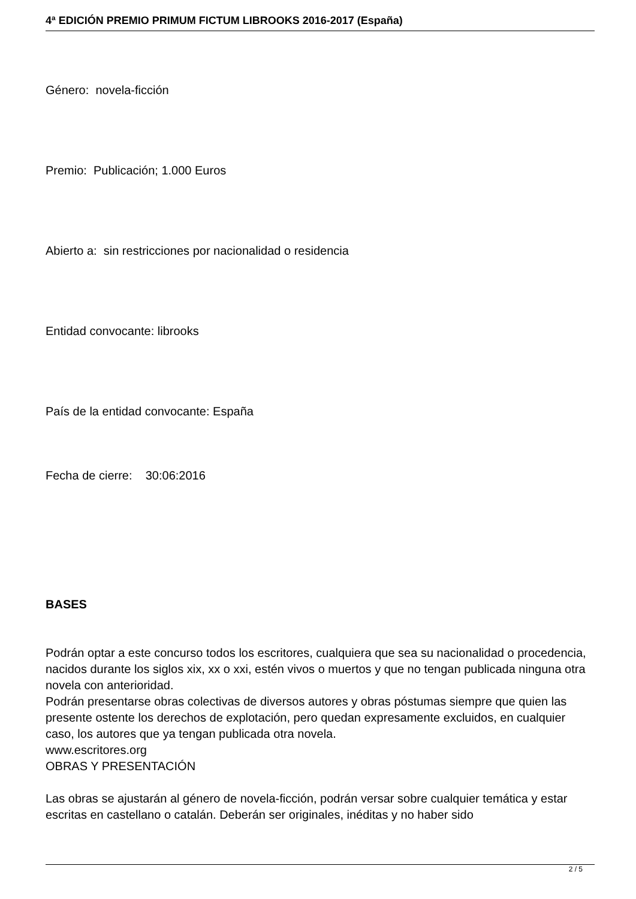4ª EDICIÓN PREMIO PRIMUM FICTUM LIBROOKS 2016-2017 (España)
Género: novela-ficción
Premio: Publicación; 1.000 Euros
Abierto a: sin restricciones por nacionalidad o residencia
Entidad convocante: librooks
País de la entidad convocante: España
Fecha de cierre: 30:06:2016
BASES
Podrán optar a este concurso todos los escritores, cualquiera que sea su nacionalidad o procedencia, nacidos durante los siglos xix, xx o xxi, estén vivos o muertos y que no tengan publicada ninguna otra novela con anterioridad.
Podrán presentarse obras colectivas de diversos autores y obras póstumas siempre que quien las presente ostente los derechos de explotación, pero quedan expresamente excluidos, en cualquier caso, los autores que ya tengan publicada otra novela.
www.escritores.org
OBRAS Y PRESENTACIÓN
Las obras se ajustarán al género de novela-ficción, podrán versar sobre cualquier temática y estar escritas en castellano o catalán. Deberán ser originales, inéditas y no haber sido
2 / 5